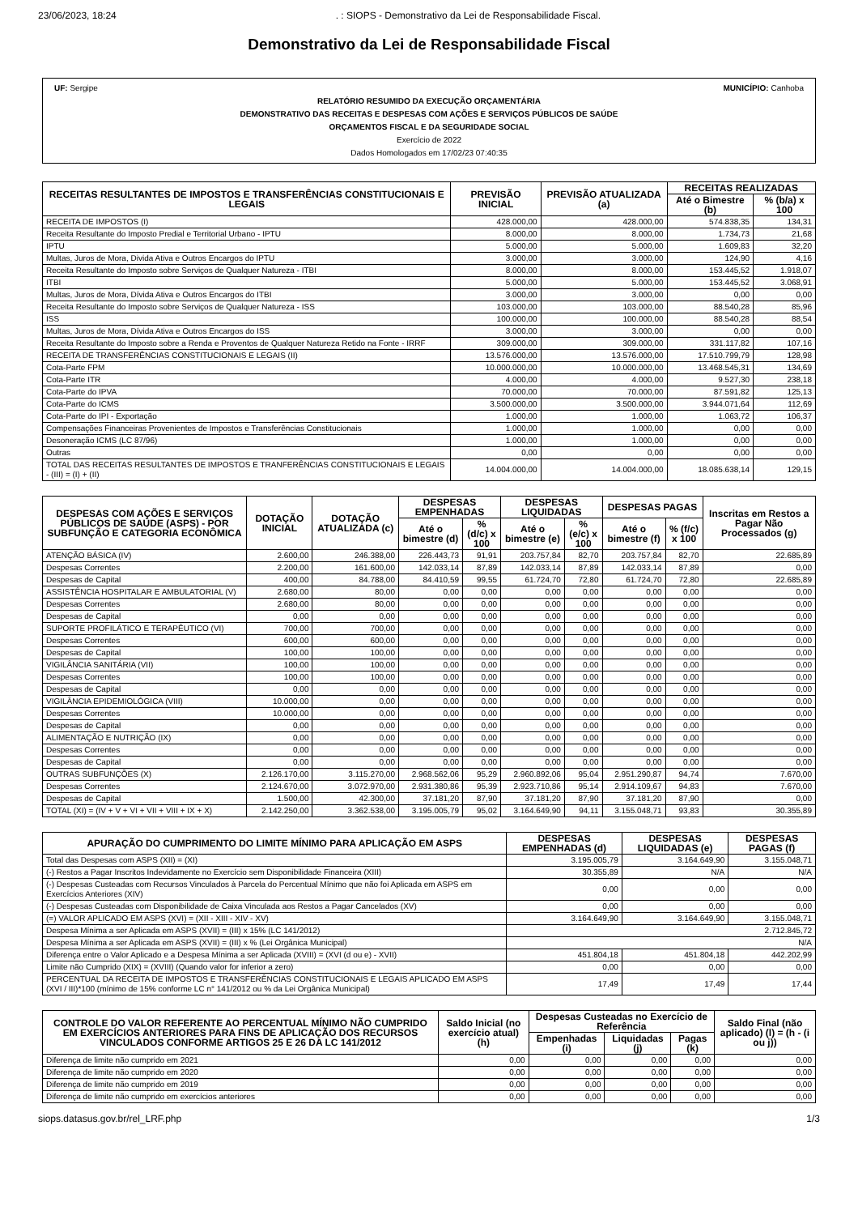23/06/2023, 18:24. : SIOPS - Demonstrativo da Lei de Responsabilidade Fiscal.
Demonstrativo da Lei de Responsabilidade Fiscal
UF: Sergipe MUNICÍPIO: Canhoba
RELATÓRIO RESUMIDO DA EXECUÇÃO ORÇAMENTÁRIA
DEMONSTRATIVO DAS RECEITAS E DESPESAS COM AÇÕES E SERVIÇOS PÚBLICOS DE SAÚDE
ORÇAMENTOS FISCAL E DA SEGURIDADE SOCIAL
Exercício de 2022
Dados Homologados em 17/02/23 07:40:35
| RECEITAS RESULTANTES DE IMPOSTOS E TRANSFERÊNCIAS CONSTITUCIONAIS E LEGAIS | PREVISÃO INICIAL | PREVISÃO ATUALIZADA (a) | RECEITAS REALIZADAS | |
| --- | --- | --- | --- | --- |
| | | | Até o Bimestre (b) | % (b/a) x 100 |
| RECEITA DE IMPOSTOS (I) | 428.000,00 | 428.000,00 | 574.838,35 | 134,31 |
| Receita Resultante do Imposto Predial e Territorial Urbano - IPTU | 8.000,00 | 8.000,00 | 1.734,73 | 21,68 |
| IPTU | 5.000,00 | 5.000,00 | 1.609,83 | 32,20 |
| Multas, Juros de Mora, Divida Ativa e Outros Encargos do IPTU | 3.000,00 | 3.000,00 | 124,90 | 4,16 |
| Receita Resultante do Imposto sobre Serviços de Qualquer Natureza - ITBI | 8.000,00 | 8.000,00 | 153.445,52 | 1.918,07 |
| ITBI | 5.000,00 | 5.000,00 | 153.445,52 | 3.068,91 |
| Multas, Juros de Mora, Dívida Ativa e Outros Encargos do ITBI | 3.000,00 | 3.000,00 | 0,00 | 0,00 |
| Receita Resultante do Imposto sobre Serviços de Qualquer Natureza - ISS | 103.000,00 | 103.000,00 | 88.540,28 | 85,96 |
| ISS | 100.000,00 | 100.000,00 | 88.540,28 | 88,54 |
| Multas, Juros de Mora, Dívida Ativa e Outros Encargos do ISS | 3.000,00 | 3.000,00 | 0,00 | 0,00 |
| Receita Resultante do Imposto sobre a Renda e Proventos de Qualquer Natureza Retido na Fonte - IRRF | 309.000,00 | 309.000,00 | 331.117,82 | 107,16 |
| RECEITA DE TRANSFERÊNCIAS CONSTITUCIONAIS E LEGAIS (II) | 13.576.000,00 | 13.576.000,00 | 17.510.799,79 | 128,98 |
| Cota-Parte FPM | 10.000.000,00 | 10.000.000,00 | 13.468.545,31 | 134,69 |
| Cota-Parte ITR | 4.000,00 | 4.000,00 | 9.527,30 | 238,18 |
| Cota-Parte do IPVA | 70.000,00 | 70.000,00 | 87.591,82 | 125,13 |
| Cota-Parte do ICMS | 3.500.000,00 | 3.500.000,00 | 3.944.071,64 | 112,69 |
| Cota-Parte do IPI - Exportação | 1.000,00 | 1.000,00 | 1.063,72 | 106,37 |
| Compensações Financeiras Provenientes de Impostos e Transferências Constitucionais | 1.000,00 | 1.000,00 | 0,00 | 0,00 |
| Desoneração ICMS (LC 87/96) | 1.000,00 | 1.000,00 | 0,00 | 0,00 |
| Outras | 0,00 | 0,00 | 0,00 | 0,00 |
| TOTAL DAS RECEITAS RESULTANTES DE IMPOSTOS E TRANFERÊNCIAS CONSTITUCIONAIS E LEGAIS - (III) = (I) + (II) | 14.004.000,00 | 14.004.000,00 | 18.085.638,14 | 129,15 |
| DESPESAS COM AÇÕES E SERVIÇOS PÚBLICOS DE SAÚDE (ASPS) - POR SUBFUNÇÃO E CATEGORIA ECONÔMICA | DOTAÇÃO INICIAL | DOTAÇÃO ATUALIZADA (c) | DESPESAS EMPENHADAS | | DESPESAS LIQUIDADAS | | DESPESAS PAGAS | | Inscritas em Restos a Pagar Não Processados (g) |
| --- | --- | --- | --- | --- | --- | --- | --- | --- | --- |
| | | | Até o bimestre (d) | % (d/c) x 100 | Até o bimestre (e) | % (e/c) x 100 | Até o bimestre (f) | % (f/c) x 100 | |
| ATENÇÃO BÁSICA (IV) | 2.600,00 | 246.388,00 | 226.443,73 | 91,91 | 203.757,84 | 82,70 | 203.757,84 | 82,70 | 22.685,89 |
| Despesas Correntes | 2.200,00 | 161.600,00 | 142.033,14 | 87,89 | 142.033,14 | 87,89 | 142.033,14 | 87,89 | 0,00 |
| Despesas de Capital | 400,00 | 84.788,00 | 84.410,59 | 99,55 | 61.724,70 | 72,80 | 61.724,70 | 72,80 | 22.685,89 |
| ASSISTÊNCIA HOSPITALAR E AMBULATORIAL (V) | 2.680,00 | 80,00 | 0,00 | 0,00 | 0,00 | 0,00 | 0,00 | 0,00 | 0,00 |
| Despesas Correntes | 2.680,00 | 80,00 | 0,00 | 0,00 | 0,00 | 0,00 | 0,00 | 0,00 | 0,00 |
| Despesas de Capital | 0,00 | 0,00 | 0,00 | 0,00 | 0,00 | 0,00 | 0,00 | 0,00 | 0,00 |
| SUPORTE PROFILÁTICO E TERAPÊUTICO (VI) | 700,00 | 700,00 | 0,00 | 0,00 | 0,00 | 0,00 | 0,00 | 0,00 | 0,00 |
| Despesas Correntes | 600,00 | 600,00 | 0,00 | 0,00 | 0,00 | 0,00 | 0,00 | 0,00 | 0,00 |
| Despesas de Capital | 100,00 | 100,00 | 0,00 | 0,00 | 0,00 | 0,00 | 0,00 | 0,00 | 0,00 |
| VIGILÂNCIA SANITÁRIA (VII) | 100,00 | 100,00 | 0,00 | 0,00 | 0,00 | 0,00 | 0,00 | 0,00 | 0,00 |
| Despesas Correntes | 100,00 | 100,00 | 0,00 | 0,00 | 0,00 | 0,00 | 0,00 | 0,00 | 0,00 |
| Despesas de Capital | 0,00 | 0,00 | 0,00 | 0,00 | 0,00 | 0,00 | 0,00 | 0,00 | 0,00 |
| VIGILÂNCIA EPIDEMIOLÓGICA (VIII) | 10.000,00 | 0,00 | 0,00 | 0,00 | 0,00 | 0,00 | 0,00 | 0,00 | 0,00 |
| Despesas Correntes | 10.000,00 | 0,00 | 0,00 | 0,00 | 0,00 | 0,00 | 0,00 | 0,00 | 0,00 |
| Despesas de Capital | 0,00 | 0,00 | 0,00 | 0,00 | 0,00 | 0,00 | 0,00 | 0,00 | 0,00 |
| ALIMENTAÇÃO E NUTRIÇÃO (IX) | 0,00 | 0,00 | 0,00 | 0,00 | 0,00 | 0,00 | 0,00 | 0,00 | 0,00 |
| Despesas Correntes | 0,00 | 0,00 | 0,00 | 0,00 | 0,00 | 0,00 | 0,00 | 0,00 | 0,00 |
| Despesas de Capital | 0,00 | 0,00 | 0,00 | 0,00 | 0,00 | 0,00 | 0,00 | 0,00 | 0,00 |
| OUTRAS SUBFUNÇÕES (X) | 2.126.170,00 | 3.115.270,00 | 2.968.562,06 | 95,29 | 2.960.892,06 | 95,04 | 2.951.290,87 | 94,74 | 7.670,00 |
| Despesas Correntes | 2.124.670,00 | 3.072.970,00 | 2.931.380,86 | 95,39 | 2.923.710,86 | 95,14 | 2.914.109,67 | 94,83 | 7.670,00 |
| Despesas de Capital | 1.500,00 | 42.300,00 | 37.181,20 | 87,90 | 37.181,20 | 87,90 | 37.181,20 | 87,90 | 0,00 |
| TOTAL (XI) = (IV + V + VI + VII + VIII + IX + X) | 2.142.250,00 | 3.362.538,00 | 3.195.005,79 | 95,02 | 3.164.649,90 | 94,11 | 3.155.048,71 | 93,83 | 30.355,89 |
| APURAÇÃO DO CUMPRIMENTO DO LIMITE MÍNIMO PARA APLICAÇÃO EM ASPS | DESPESAS EMPENHADAS (d) | DESPESAS LIQUIDADAS (e) | DESPESAS PAGAS (f) |
| --- | --- | --- | --- |
| Total das Despesas com ASPS (XII) = (XI) | 3.195.005,79 | 3.164.649,90 | 3.155.048,71 |
| (-) Restos a Pagar Inscritos Indevidamente no Exercício sem Disponibilidade Financeira (XIII) | 30.355,89 | N/A | N/A |
| (-) Despesas Custeadas com Recursos Vinculados à Parcela do Percentual Mínimo que não foi Aplicada em ASPS em Exercícios Anteriores (XIV) | 0,00 | 0,00 | 0,00 |
| (-) Despesas Custeadas com Disponibilidade de Caixa Vinculada aos Restos a Pagar Cancelados (XV) | 0,00 | 0,00 | 0,00 |
| (=) VALOR APLICADO EM ASPS (XVI) = (XII - XIII - XIV - XV) | 3.164.649,90 | 3.164.649,90 | 3.155.048,71 |
| Despesa Mínima a ser Aplicada em ASPS (XVII) = (III) x 15% (LC 141/2012) | 2.712.845,72 | | |
| Despesa Mínima a ser Aplicada em ASPS (XVII) = (III) x % (Lei Orgânica Municipal) | N/A | | |
| Diferença entre o Valor Aplicado e a Despesa Mínima a ser Aplicada (XVIII) = (XVI (d ou e) - XVII) | 451.804,18 | 451.804,18 | 442.202,99 |
| Limite não Cumprido (XIX) = (XVIII) (Quando valor for inferior a zero) | 0,00 | 0,00 | 0,00 |
| PERCENTUAL DA RECEITA DE IMPOSTOS E TRANSFERÊNCIAS CONSTITUCIONAIS E LEGAIS APLICADO EM ASPS (XVI / III)*100 (mínimo de 15% conforme LC n° 141/2012 ou % da Lei Orgânica Municipal) | 17,49 | 17,49 | 17,44 |
| CONTROLE DO VALOR REFERENTE AO PERCENTUAL MÍNIMO NÃO CUMPRIDO EM EXERCÍCIOS ANTERIORES PARA FINS DE APLICAÇÃO DOS RECURSOS VINCULADOS CONFORME ARTIGOS 25 E 26 DA LC 141/2012 | Saldo Inicial (no exercício atual) (h) | Despesas Custeadas no Exercício de Referência | | | Saldo Final (não aplicado) (l) = (h - (i ou j)) |
| --- | --- | --- | --- | --- | --- |
| | | Empenhadas (i) | Liquidadas (j) | Pagas (k) | |
| Diferença de limite não cumprido em 2021 | 0,00 | 0,00 | 0,00 | 0,00 | 0,00 |
| Diferença de limite não cumprido em 2020 | 0,00 | 0,00 | 0,00 | 0,00 | 0,00 |
| Diferença de limite não cumprido em 2019 | 0,00 | 0,00 | 0,00 | 0,00 | 0,00 |
| Diferença de limite não cumprido em exercícios anteriores | 0,00 | 0,00 | 0,00 | 0,00 | 0,00 |
siops.datasus.gov.br/rel_LRF.php 1/3